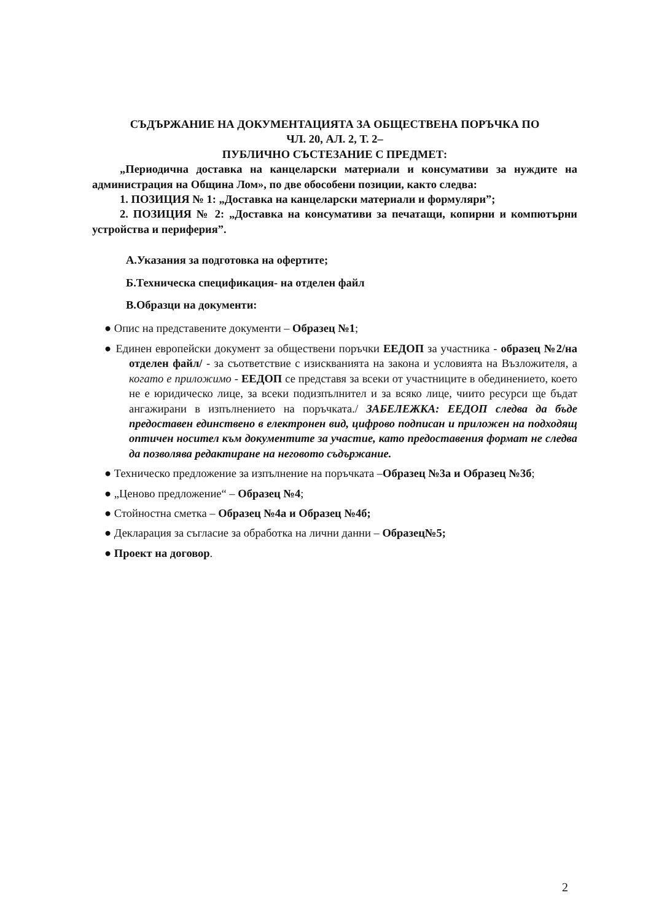СЪДЪРЖАНИЕ НА ДОКУМЕНТАЦИЯТА ЗА ОБЩЕСТВЕНА ПОРЪЧКА ПО
ЧЛ. 20, АЛ. 2, Т. 2–
ПУБЛИЧНО СЪСТЕЗАНИЕ С ПРЕДМЕТ:
„Периодична доставка на канцеларски материали и консумативи за нуждите на администрация на Община Лом», по две обособени позиции, както следва:
1. ПОЗИЦИЯ № 1: „Доставка на канцеларски материали и формуляри”;
2. ПОЗИЦИЯ № 2: „Доставка на консумативи за печатащи, копирни и компютърни устройства и периферия”.
А.Указания за подготовка на офертите;
Б.Техническа спецификация- на отделен файл
В.Образци на документи:
● Опис на представените документи – Образец №1;
● Единен европейски документ за обществени поръчки ЕЕДОП за участника - образец №2/на отделен файл/ - за съответствие с изискванията на закона и условията на Възложителя, а когато е приложимо - ЕЕДОП се представя за всеки от участниците в обединението, което не е юридическо лице, за всеки подизпълнител и за всяко лице, чиито ресурси ще бъдат ангажирани в изпълнението на поръчката./ ЗАБЕЛЕЖКА: ЕЕДОП следва да бъде предоставен единствено в електронен вид, цифрово подписан и приложен на подходящ оптичен носител към документите за участие, като предоставения формат не следва да позволява редактиране на неговото съдържание.
● Техническо предложение за изпълнение на поръчката –Образец №3а и Образец №3б;
● „Ценово предложение“ – Образец №4;
● Стойностна сметка – Образец №4а и Образец №4б;
● Декларация за съгласие за обработка на лични данни – Образец№5;
● Проект на договор.
2